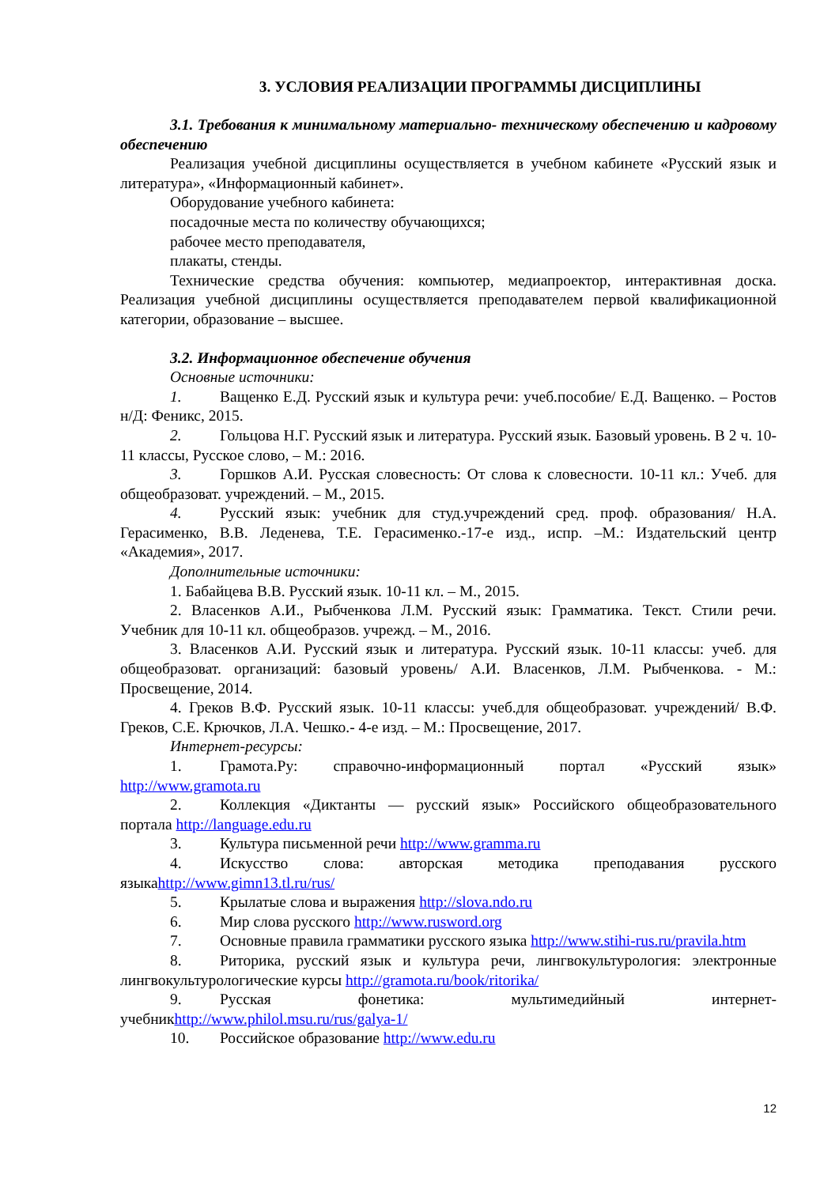3. УСЛОВИЯ РЕАЛИЗАЦИИ ПРОГРАММЫ ДИСЦИПЛИНЫ
3.1. Требования к минимальному материально- техническому обеспечению и кадровому обеспечению
Реализация учебной дисциплины осуществляется в учебном кабинете «Русский язык и литература», «Информационный кабинет».
Оборудование учебного кабинета:
посадочные места по количеству обучающихся;
рабочее место преподавателя,
плакаты, стенды.
Технические средства обучения: компьютер, медиапроектор, интерактивная доска. Реализация учебной дисциплины осуществляется преподавателем первой квалификационной категории, образование – высшее.
3.2. Информационное обеспечение обучения
Основные источники:
1. Ващенко Е.Д. Русский язык и культура речи: учеб.пособие/ Е.Д. Ващенко. – Ростов н/Д: Феникс, 2015.
2. Гольцова Н.Г. Русский язык и литература. Русский язык. Базовый уровень. В 2 ч. 10-11 классы, Русское слово, – М.: 2016.
3. Горшков А.И. Русская словесность: От слова к словесности. 10-11 кл.: Учеб. для общеобразоват. учреждений. – М., 2015.
4. Русский язык: учебник для студ.учреждений сред. проф. образования/ Н.А. Герасименко, В.В. Леденева, Т.Е. Герасименко.-17-е изд., испр. –М.: Издательский центр «Академия», 2017.
Дополнительные источники:
1. Бабайцева В.В. Русский язык. 10-11 кл. – М., 2015.
2. Власенков А.И., Рыбченкова Л.М. Русский язык: Грамматика. Текст. Стили речи. Учебник для 10-11 кл. общеобразов. учрежд. – М., 2016.
3. Власенков А.И. Русский язык и литература. Русский язык. 10-11 классы: учеб. для общеобразоват. организаций: базовый уровень/ А.И. Власенков, Л.М. Рыбченкова. - М.: Просвещение, 2014.
4. Греков В.Ф. Русский язык. 10-11 классы: учеб.для общеобразоват. учреждений/ В.Ф. Греков, С.Е. Крючков, Л.А. Чешко.- 4-е изд. – М.: Просвещение, 2017.
Интернет-ресурсы:
1. Грамота.Ру: справочно-информационный портал «Русский язык» http://www.gramota.ru
2. Коллекция «Диктанты — русский язык» Российского общеобразовательного портала http://language.edu.ru
3. Культура письменной речи http://www.gramma.ru
4. Искусство слова: авторская методика преподавания русского языкаhttp://www.gimn13.tl.ru/rus/
5. Крылатые слова и выражения http://slova.ndo.ru
6. Мир слова русского http://www.rusword.org
7. Основные правила грамматики русского языка http://www.stihi-rus.ru/pravila.htm
8. Риторика, русский язык и культура речи, лингвокультурология: электронные лингвокультурологические курсы http://gramota.ru/book/ritorika/
9. Русская фонетика: мультимедийный интернет-учебникhttp://www.philol.msu.ru/rus/galya-1/
10. Российское образование http://www.edu.ru
12